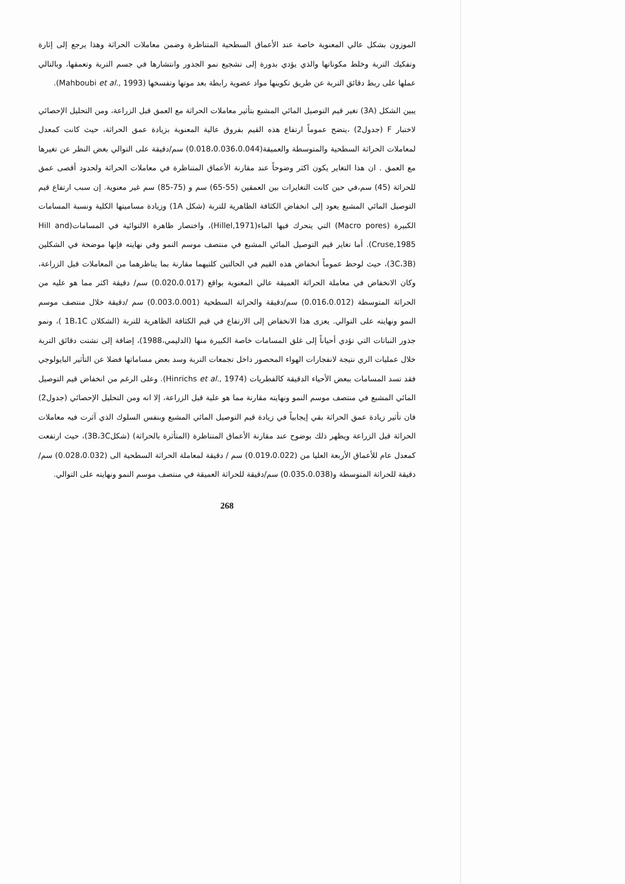الموزون بشكل عالي المعنوية خاصة عند الأعماق السطحية المتناظرة وضمن معاملات الحراثة وهذا يرجع إلى إثارة وتفكيك التربة وخلط مكوناتها والذي يؤدي بدورة إلى تشجيع نمو الجذور وانتشارها في جسم التربة وتعمقها، وبالتالي عملها على ربط دقائق التربة عن طريق تكوينها مواد عضوية رابطة بعد موتها وتفسخها (Mahboubi et al., 1993).
يبين الشكل (3A) تغير قيم التوصيل المائي المشبع بتأثير معاملات الحراثة مع العمق قبل الزراعة، ومن التحليل الإحصائي لاختبار F (جدول2) ،يتضح عموماً ارتفاع هذه القيم بفروق عالية المعنوية بزيادة عمق الحراثة، حيث كانت كمعدل لمعاملات الحراثة السطحية والمتوسطة والعميقة(0.018،0.036،0.044) سم/دقيقة على التوالي بغض النظر عن تغيرها مع العمق . ان هذا التغاير يكون اكثر وضوحاً عند مقارنة الأعماق المتناظرة في معاملات الحراثة ولحدود أقصى عمق للحراثة (45) سم،في حين كانت التغايرات بين العمقين (55-65) سم و (75-85) سم غير معنوية. إن سبب ارتفاع قيم التوصيل المائي المشبع يعود إلى انخفاض الكثافة الظاهرية للتربة (شكل 1A) وزيادة مساميتها الكلية ونسبة المسامات الكبيرة (Macro pores) التي يتحرك فيها الماء(Hillel,1971)، واختصار ظاهرة الالتوائية في المسامات(Hill and Cruse,1985). أما تغاير قيم التوصيل المائي المشبع في منتصف موسم النمو وفي نهايته فإنها موضحة في الشكلين (3C،3B)، حيث لوحظ عموماً انخفاض هذه القيم في الحالتين كلتيهما مقارنة بما يناظرهما من المعاملات قبل الزراعة، وكان الانخفاض في معاملة الحراثة العميقة عالي المعنوية بواقع (0.020،0.017) سم/ دقيقة اكثر مما هو عليه من الحراثة المتوسطة (0.016،0.012) سم/دقيقة والحراثة السطحية (0.003،0.001) سم /دقيقة خلال منتصف موسم النمو ونهايته على التوالي. يعزى هذا الانخفاض إلى الارتفاع في قيم الكثافة الظاهرية للتربة (الشكلان 1B،1C )، ونمو جذور النباتات التي تؤدي أحياناً إلى غلق المسامات خاصة الكبيرة منها (الدليمي،1988)، إضافة إلى تشتت دقائق التربة خلال عمليات الري نتيجة لانفجارات الهواء المحصور داخل تجمعات التربة وسد بعض مساماتها فضلا عن التأثير البايولوجي فقد تسد المسامات ببعض الأحياء الدقيقة كالفطريات (Hinrichs et al., 1974). وعلى الرغم من انخفاض قيم التوصيل المائي المشبع في منتصف موسم النمو ونهايته مقارنة مما هو علية قبل الزراعة، إلا انه ومن التحليل الإحصائي (جدول2) فان تأثير زيادة عمق الحراثة بقي إيجابياً في زيادة قيم التوصيل المائي المشبع وبنفس السلوك الذي آثرت فيه معاملات الحراثة قبل الزراعة ويظهر ذلك بوضوح عند مقارنة الأعماق المتناظرة (المتأثرة بالحراثة) (شكل3B،3C)، حيث ارتفعت كمعدل عام للأعماق الأربعة العليا من (0.019،0.022) سم / دقيقة لمعاملة الحراثة السطحية الى (0.028،0.032) سم/دقيقة للحراثة المتوسطة و(0.035،0.038) سم/دقيقة للحراثة العميقة في منتصف موسم النمو ونهايته على التوالي.
268